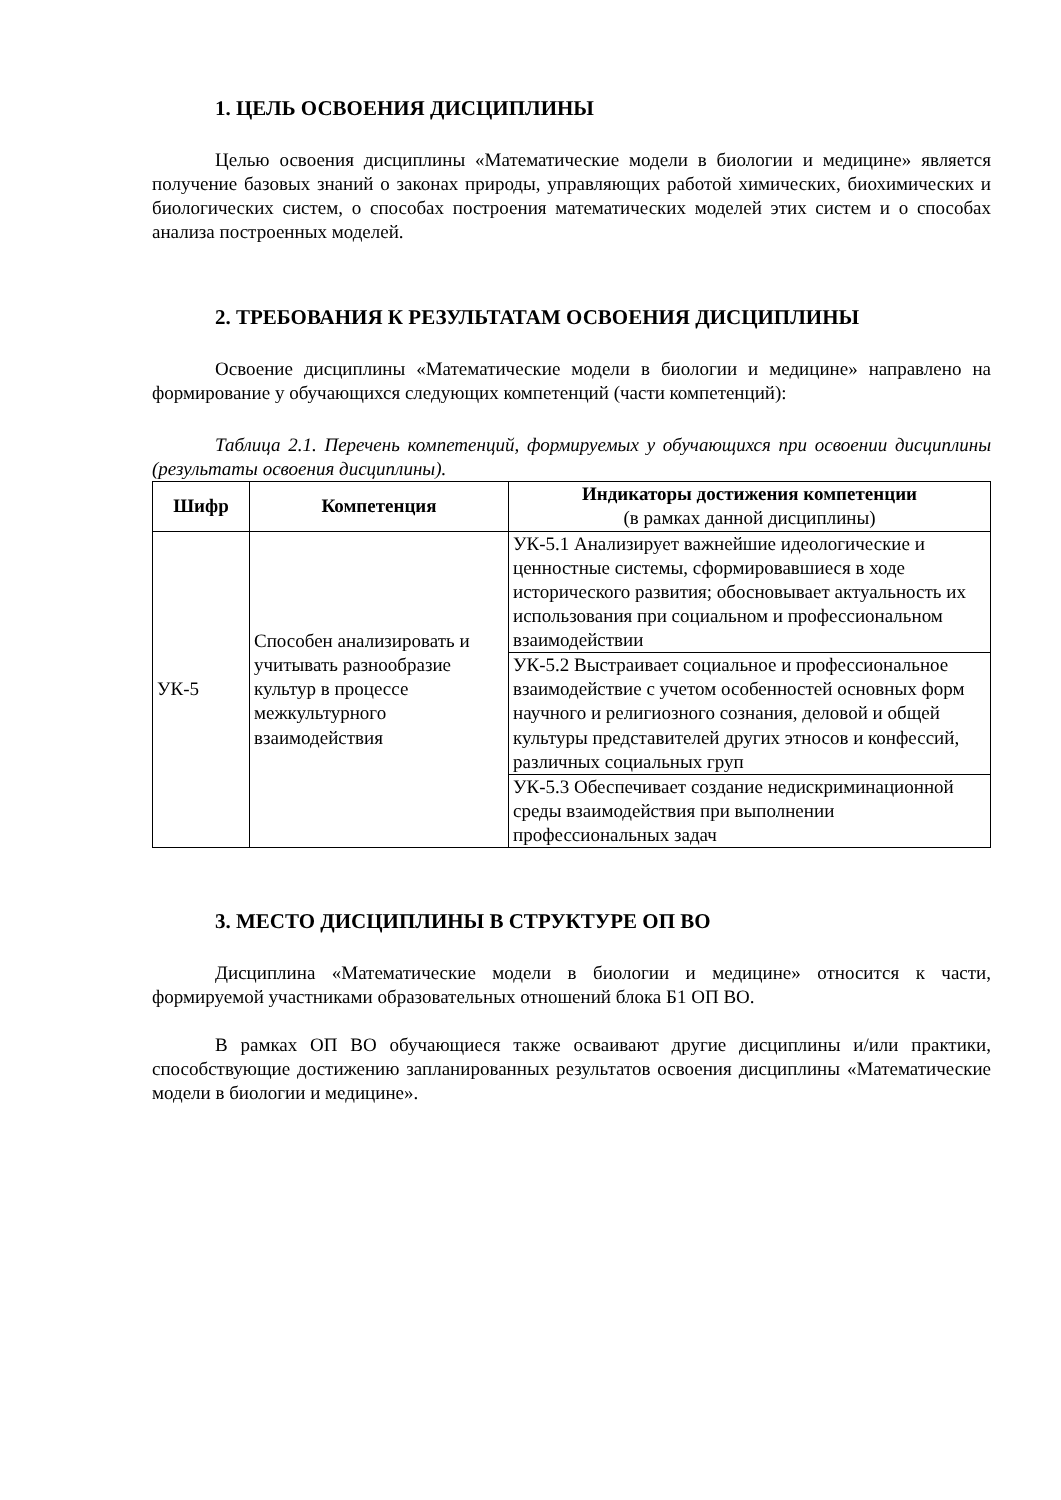1. ЦЕЛЬ ОСВОЕНИЯ ДИСЦИПЛИНЫ
Целью освоения дисциплины «Математические модели в биологии и медицине» является получение базовых знаний о законах природы, управляющих работой химических, биохимических и биологических систем, о способах построения математических моделей этих систем и о способах анализа построенных моделей.
2. ТРЕБОВАНИЯ К РЕЗУЛЬТАТАМ ОСВОЕНИЯ ДИСЦИПЛИНЫ
Освоение дисциплины «Математические модели в биологии и медицине» направлено на формирование у обучающихся следующих компетенций (части компетенций):
Таблица 2.1. Перечень компетенций, формируемых у обучающихся при освоении дисциплины (результаты освоения дисциплины).
| Шифр | Компетенция | Индикаторы достижения компетенции (в рамках данной дисциплины) |
| --- | --- | --- |
| УК-5 | Способен анализировать и учитывать разнообразие культур в процессе межкультурного взаимодействия | УК-5.1 Анализирует важнейшие идеологические и ценностные системы, сформировавшиеся в ходе исторического развития; обосновывает актуальность их использования при социальном и профессиональном взаимодействии |
| | | УК-5.2 Выстраивает социальное и профессиональное взаимодействие с учетом особенностей основных форм научного и религиозного сознания, деловой и общей культуры представителей других этносов и конфессий, различных социальных груп |
| | | УК-5.3 Обеспечивает создание недискриминационной среды взаимодействия при выполнении профессиональных задач |
3. МЕСТО ДИСЦИПЛИНЫ В СТРУКТУРЕ ОП ВО
Дисциплина «Математические модели в биологии и медицине» относится к части, формируемой участниками образовательных отношений блока Б1 ОП ВО.
В рамках ОП ВО обучающиеся также осваивают другие дисциплины и/или практики, способствующие достижению запланированных результатов освоения дисциплины «Математические модели в биологии и медицине».